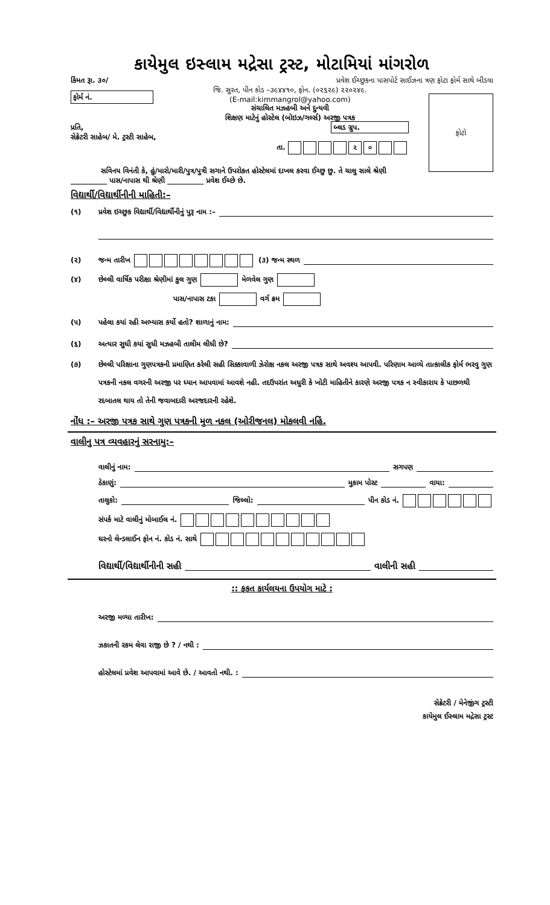કાયેમુલ ઇસ્લામ મદ્રેસા ટ્રસ્ટ, મોટામિયાં માંગરોળ
ફોટો
કિંમત રૂા. ૩૦/ પ્રવેશ ઈચ્છુકના પાસપોર્ટ સાઈઝના ત્રણ ફોટા ફોર્મ સાથે બીડવા
ફોર્મ નં.
જિ. સુરત, પીન કોડ –૩૯૪૪૧૦, ફોન. (૦૨૬૨૯) ૨૨૦૨૪૯.
(E-mail:kimmangrol@yahoo.com)
સંચાલિત મઝહબી અને દુન્યવી
શિક્ષણ માટેનું હોસ્ટેલ (બોઇઝ/ગર્લ્સ) અરજી પત્રક
પ્રતિ,
સેક્રેટરી સાહેબ/ મે. ટ્રસ્ટી સાહેબ,
બ્લડ ગ્રુપ.
તા. ૨૦
સવિનય વિનંતી કે, હું/મારો/મારી/પુત્ર/પુત્રી સગાને ઉપરોકત હોસ્ટેલમાં દાખલ કરવા ઈચ્છુ છુ. તે ચાલુ સાલે શ્રેણી
__________ પાસ/નાપાસ થી શ્રેણી __________ પ્રવેશ ઈચ્છે છે.
વિદ્યાર્થી/વિદ્યાર્થીનીની માહિતી:–
(૧) પ્રવેશ ઇચ્છુક વિદ્યાર્થી/વિદ્યાર્થીનીનું પુરૂ નામ :–
(૨) જન્મ તારીખ (૩) જન્મ સ્થળ
(૪) છેલ્લી વાર્ષિક પરીક્ષા શ્રેણીમાં કુલ ગુણ મેળવેલ ગુણ
પાસ/નાપાસ ટકા વર્ગ ક્રમ
(૫) પહેલા કયાં રહી અભ્યાસ કર્યો હતો? શાળાનું નામ:
(૬) અત્યાર સુધી કયાં સુધી મઝહબી તાલીમ લીધી છે?
(૭) છેલ્લી પરિક્ષાના ગુણપત્રકની પ્રમાણિત કરેલી સહી સિક્કાવાળી ઝેરોક્ષ નકલ અરજી પત્રક સાથે અવશ્ય આપવી. પરિણામ આવ્યે તાત્કાલીક ફોર્મ ભરવુ ગુણ પત્રકની નકલ વગરની અરજી પર ધ્યાન આપવામાં આવશે નહી. તદઉપરાંત અધુરી કે ખોટી માહિતીને કારણે અરજી પત્રક ન સ્વીકારાય કે પાછળથી રદબાતલ થાય તો તેની જવાબદારી અરજદારની રહેશે.
નોંધ :– અરજી પત્રક સાથે ગુણ પત્રકની મુળ નકલ (ઓરીજનલ) મોકલવી નહિં.
વાલીનુ પત્ર વ્યવહારનું સરનામુ:–
વાલીનું નામ: સગપણ
ઠેકાણું: મુકામ પોસ્ટ વાયા:
તાલુકો: જિલ્લો: પીન કોડ નં.
સંપર્ક માટે વાલીનું મોબાઈલ નં.
ઘરનો લેન્ડલાઈન ફોન નં. કોડ નં. સાથે
વિદ્યાર્થી/વિદ્યાર્થીનીની સહી વાલીની સહી
:: ફકત કાર્યલયના ઉપયોગ માટે :
અરજી મળ્યા તારીખ:
ઝકાતની રકમ લેવા રાજી છે ? / નથી :
હોસ્ટેલમાં પ્રવેશ આપવામાં આવે છે. / આવતો નથી. :
સેક્રેટરી / મેનેજીંગ ટ્રસ્ટી
કાયેમુલ ઈસ્લામ મદ્રેસા ટ્રસ્ટ